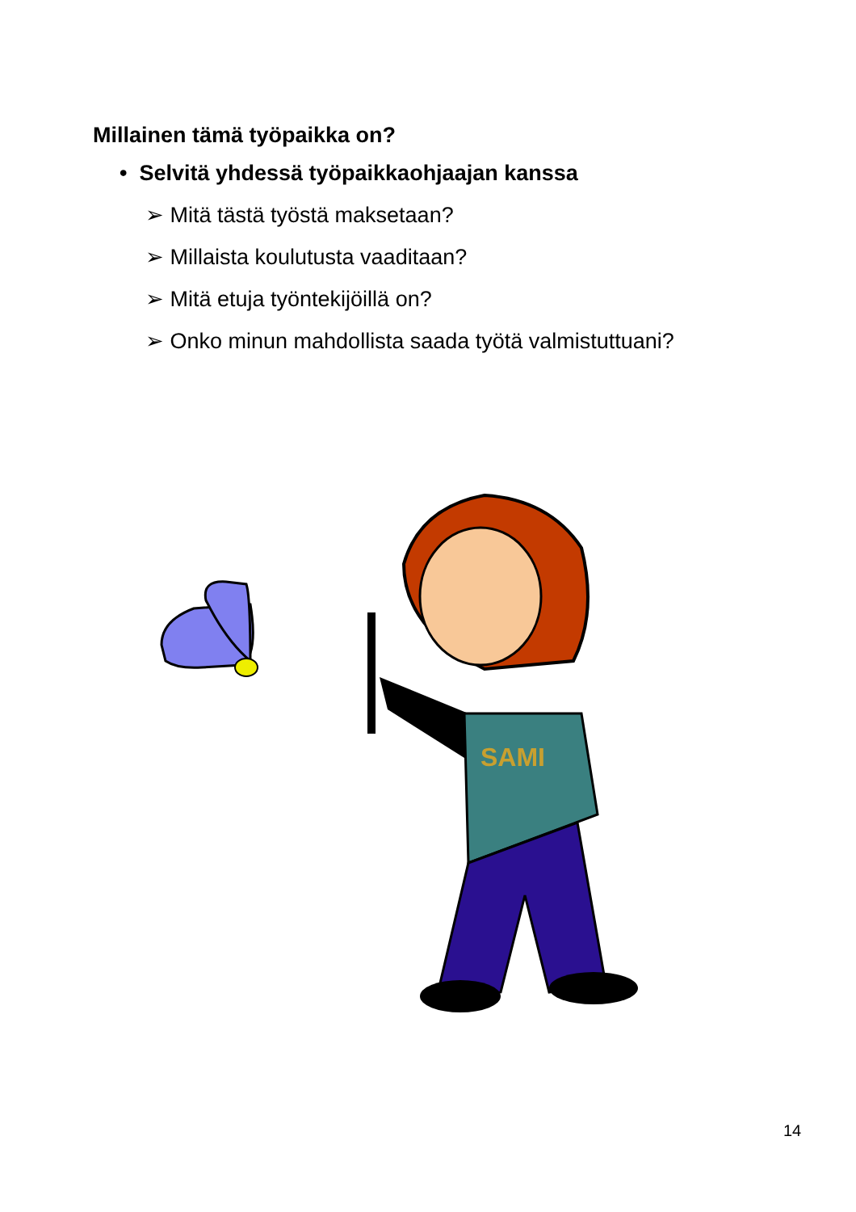Millainen tämä työpaikka on?
• Selvitä yhdessä työpaikkaohjaajan kanssa
➢ Mitä tästä työstä maksetaan?
➢ Millaista koulutusta vaaditaan?
➢ Mitä etuja työntekijöillä on?
➢ Onko minun mahdollista saada työtä valmistuttuani?
SAMI
14